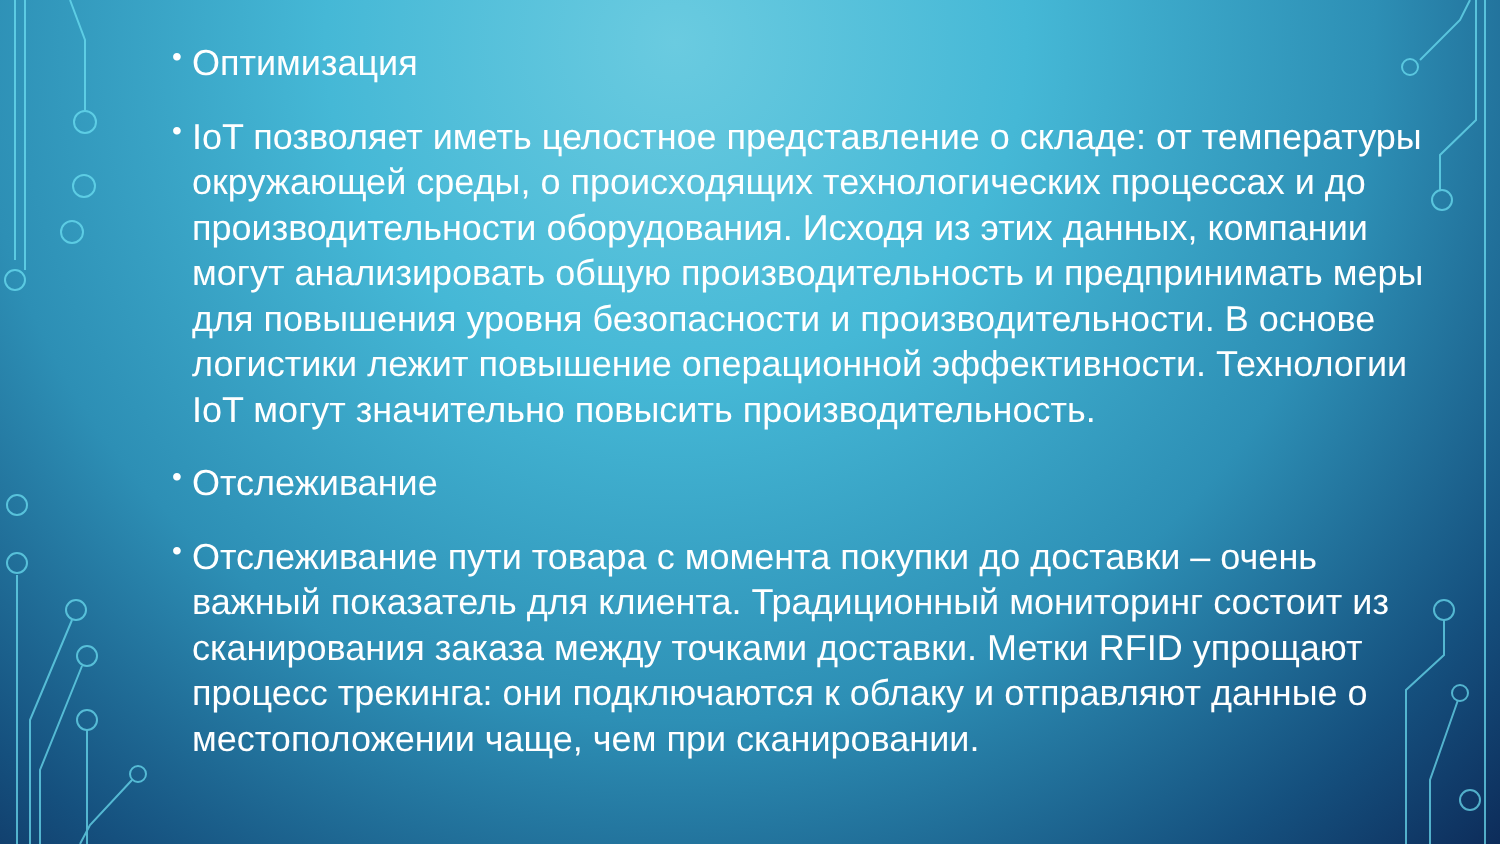• Оптимизация
• IoT позволяет иметь целостное представление о складе: от температуры окружающей среды, о происходящих технологических процессах и до производительности оборудования. Исходя из этих данных, компании могут анализировать общую производительность и предпринимать меры для повышения уровня безопасности и производительности. В основе логистики лежит повышение операционной эффективности. Технологии IoT могут значительно повысить производительность.
• Отслеживание
• Отслеживание пути товара с момента покупки до доставки – очень важный показатель для клиента. Традиционный мониторинг состоит из сканирования заказа между точками доставки. Метки RFID упрощают процесс трекинга: они подключаются к облаку и отправляют данные о местоположении чаще, чем при сканировании.